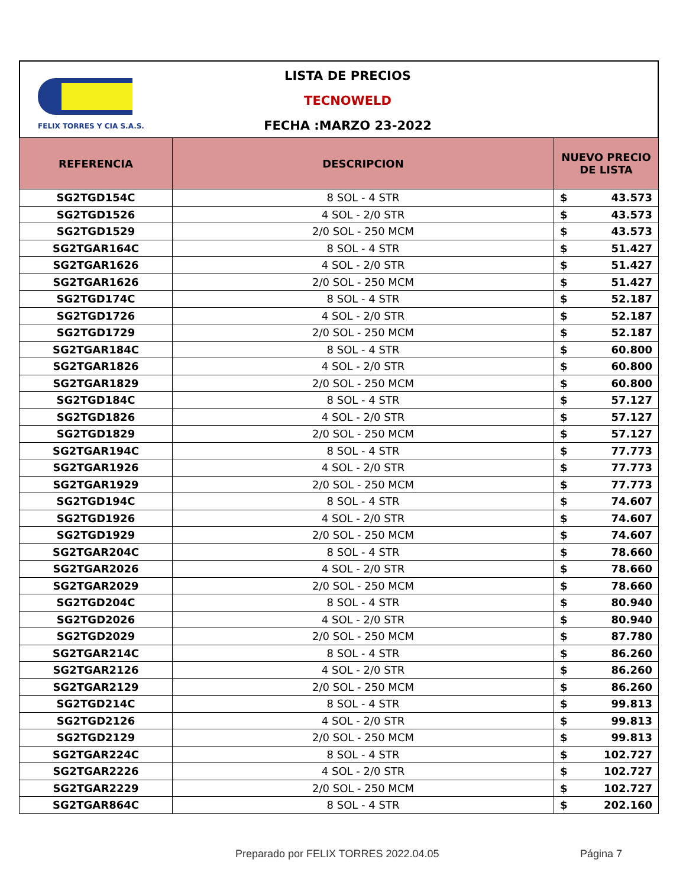FELIX TORRES Y CIA S.A.S.
LISTA DE PRECIOS
TECNOWELD
FECHA :MARZO 23-2022
| REFERENCIA | DESCRIPCION | NUEVO PRECIO DE LISTA |
| --- | --- | --- |
| SG2TGD154C | 8 SOL - 4 STR | $ 43.573 |
| SG2TGD1526 | 4 SOL - 2/0 STR | $ 43.573 |
| SG2TGD1529 | 2/0 SOL - 250 MCM | $ 43.573 |
| SG2TGAR164C | 8 SOL - 4 STR | $ 51.427 |
| SG2TGAR1626 | 4 SOL - 2/0 STR | $ 51.427 |
| SG2TGAR1626 | 2/0 SOL - 250 MCM | $ 51.427 |
| SG2TGD174C | 8 SOL - 4 STR | $ 52.187 |
| SG2TGD1726 | 4 SOL - 2/0 STR | $ 52.187 |
| SG2TGD1729 | 2/0 SOL - 250 MCM | $ 52.187 |
| SG2TGAR184C | 8 SOL - 4 STR | $ 60.800 |
| SG2TGAR1826 | 4 SOL - 2/0 STR | $ 60.800 |
| SG2TGAR1829 | 2/0 SOL - 250 MCM | $ 60.800 |
| SG2TGD184C | 8 SOL - 4 STR | $ 57.127 |
| SG2TGD1826 | 4 SOL - 2/0 STR | $ 57.127 |
| SG2TGD1829 | 2/0 SOL - 250 MCM | $ 57.127 |
| SG2TGAR194C | 8 SOL - 4 STR | $ 77.773 |
| SG2TGAR1926 | 4 SOL - 2/0 STR | $ 77.773 |
| SG2TGAR1929 | 2/0 SOL - 250 MCM | $ 77.773 |
| SG2TGD194C | 8 SOL - 4 STR | $ 74.607 |
| SG2TGD1926 | 4 SOL - 2/0 STR | $ 74.607 |
| SG2TGD1929 | 2/0 SOL - 250 MCM | $ 74.607 |
| SG2TGAR204C | 8 SOL - 4 STR | $ 78.660 |
| SG2TGAR2026 | 4 SOL - 2/0 STR | $ 78.660 |
| SG2TGAR2029 | 2/0 SOL - 250 MCM | $ 78.660 |
| SG2TGD204C | 8 SOL - 4 STR | $ 80.940 |
| SG2TGD2026 | 4 SOL - 2/0 STR | $ 80.940 |
| SG2TGD2029 | 2/0 SOL - 250 MCM | $ 87.780 |
| SG2TGAR214C | 8 SOL - 4 STR | $ 86.260 |
| SG2TGAR2126 | 4 SOL - 2/0 STR | $ 86.260 |
| SG2TGAR2129 | 2/0 SOL - 250 MCM | $ 86.260 |
| SG2TGD214C | 8 SOL - 4 STR | $ 99.813 |
| SG2TGD2126 | 4 SOL - 2/0 STR | $ 99.813 |
| SG2TGD2129 | 2/0 SOL - 250 MCM | $ 99.813 |
| SG2TGAR224C | 8 SOL - 4 STR | $ 102.727 |
| SG2TGAR2226 | 4 SOL - 2/0 STR | $ 102.727 |
| SG2TGAR2229 | 2/0 SOL - 250 MCM | $ 102.727 |
| SG2TGAR864C | 8 SOL - 4 STR | $ 202.160 |
Preparado por FELIX TORRES 2022.04.05
Página 7